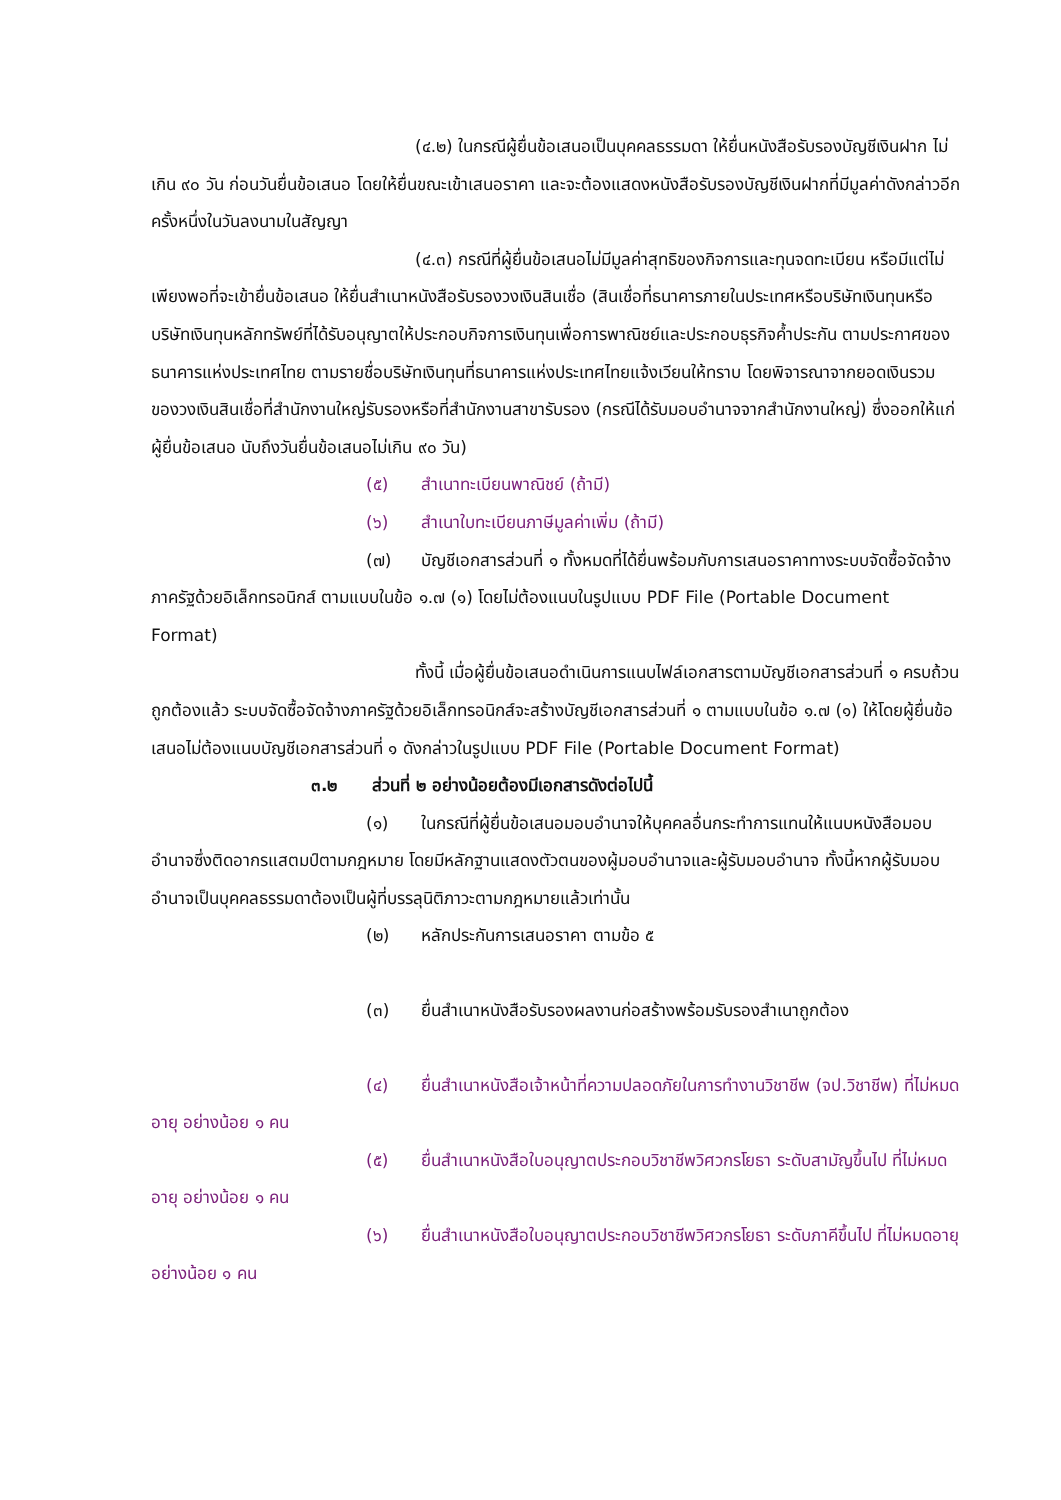(๔.๒) ในกรณีผู้ยื่นข้อเสนอเป็นบุคคลธรรมดา ให้ยื่นหนังสือรับรองบัญชีเงินฝาก ไม่เกิน ๙๐ วัน ก่อนวันยื่นข้อเสนอ โดยให้ยื่นขณะเข้าเสนอราคา และจะต้องแสดงหนังสือรับรองบัญชีเงินฝากที่มีมูลค่าดังกล่าวอีกครั้งหนึ่งในวันลงนามในสัญญา
(๔.๓) กรณีที่ผู้ยื่นข้อเสนอไม่มีมูลค่าสุทธิของกิจการและทุนจดทะเบียน หรือมีแต่ไม่เพียงพอที่จะเข้ายื่นข้อเสนอ ให้ยื่นสำเนาหนังสือรับรองวงเงินสินเชื่อ (สินเชื่อที่ธนาคารภายในประเทศหรือบริษัทเงินทุนหรือบริษัทเงินทุนหลักทรัพย์ที่ได้รับอนุญาตให้ประกอบกิจการเงินทุนเพื่อการพาณิชย์และประกอบธุรกิจค้ำประกัน ตามประกาศของธนาคารแห่งประเทศไทย ตามรายชื่อบริษัทเงินทุนที่ธนาคารแห่งประเทศไทยแจ้งเวียนให้ทราบ โดยพิจารณาจากยอดเงินรวมของวงเงินสินเชื่อที่สำนักงานใหญ่รับรองหรือที่สำนักงานสาขารับรอง (กรณีได้รับมอบอำนาจจากสำนักงานใหญ่) ซึ่งออกให้แก่ผู้ยื่นข้อเสนอ นับถึงวันยื่นข้อเสนอไม่เกิน ๙๐ วัน)
(๕) สำเนาทะเบียนพาณิชย์ (ถ้ามี)
(๖) สำเนาใบทะเบียนภาษีมูลค่าเพิ่ม (ถ้ามี)
(๗) บัญชีเอกสารส่วนที่ ๑ ทั้งหมดที่ได้ยื่นพร้อมกับการเสนอราคาทางระบบจัดซื้อจัดจ้างภาครัฐด้วยอิเล็กทรอนิกส์ ตามแบบในข้อ ๑.๗ (๑) โดยไม่ต้องแนบในรูปแบบ PDF File (Portable Document Format)
ทั้งนี้ เมื่อผู้ยื่นข้อเสนอดำเนินการแนบไฟล์เอกสารตามบัญชีเอกสารส่วนที่ ๑ ครบถ้วน ถูกต้องแล้ว ระบบจัดซื้อจัดจ้างภาครัฐด้วยอิเล็กทรอนิกส์จะสร้างบัญชีเอกสารส่วนที่ ๑ ตามแบบในข้อ ๑.๗ (๑) ให้โดยผู้ยื่นข้อเสนอไม่ต้องแนบบัญชีเอกสารส่วนที่ ๑ ดังกล่าวในรูปแบบ PDF File (Portable Document Format)
๓.๒ ส่วนที่ ๒ อย่างน้อยต้องมีเอกสารดังต่อไปนี้
(๑) ในกรณีที่ผู้ยื่นข้อเสนอมอบอำนาจให้บุคคลอื่นกระทำการแทนให้แนบหนังสือมอบอำนาจซึ่งติดอากรแสตมป์ตามกฎหมาย โดยมีหลักฐานแสดงตัวตนของผู้มอบอำนาจและผู้รับมอบอำนาจ ทั้งนี้หากผู้รับมอบอำนาจเป็นบุคคลธรรมดาต้องเป็นผู้ที่บรรลุนิติภาวะตามกฎหมายแล้วเท่านั้น
(๒) หลักประกันการเสนอราคา ตามข้อ ๕
(๓) ยื่นสำเนาหนังสือรับรองผลงานก่อสร้างพร้อมรับรองสำเนาถูกต้อง
(๔) ยื่นสำเนาหนังสือเจ้าหน้าที่ความปลอดภัยในการทำงานวิชาชีพ (จป.วิชาชีพ) ที่ไม่หมดอายุ อย่างน้อย ๑ คน
(๕) ยื่นสำเนาหนังสือใบอนุญาตประกอบวิชาชีพวิศวกรโยธา ระดับสามัญขึ้นไป ที่ไม่หมดอายุ อย่างน้อย ๑ คน
(๖) ยื่นสำเนาหนังสือใบอนุญาตประกอบวิชาชีพวิศวกรโยธา ระดับภาคีขึ้นไป ที่ไม่หมดอายุ อย่างน้อย ๑ คน